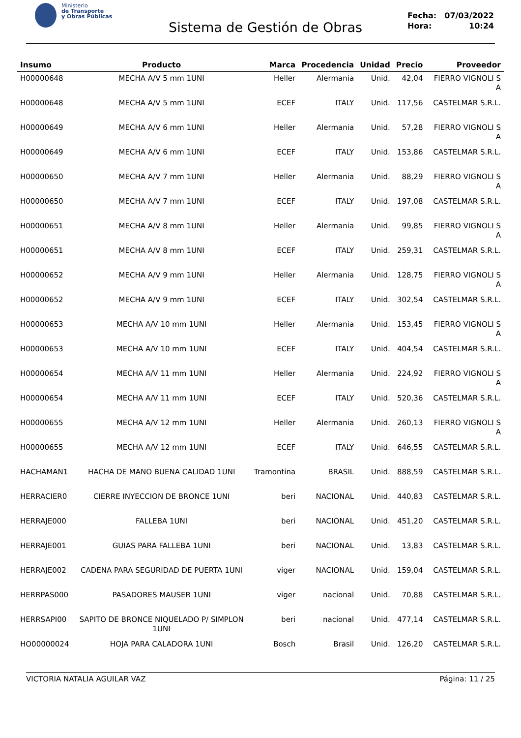Ministerio
de Transporte
y Obras Públicas
Sistema de Gestión de Obras
| Fecha: | 07/03/2022 |
| Hora: | 10:24 |
| Insumo | Producto | Marca | Procedencia | Unidad | Precio | Proveedor |
| --- | --- | --- | --- | --- | --- | --- |
| H00000648 | MECHA A/V 5 mm 1UNI | Heller | Alermania | Unid. | 42,04 | FIERRO VIGNOLI S A |
| H00000648 | MECHA A/V 5 mm 1UNI | ECEF | ITALY | Unid. | 117,56 | CASTELMAR S.R.L. |
| H00000649 | MECHA A/V 6 mm 1UNI | Heller | Alermania | Unid. | 57,28 | FIERRO VIGNOLI S A |
| H00000649 | MECHA A/V 6 mm 1UNI | ECEF | ITALY | Unid. | 153,86 | CASTELMAR S.R.L. |
| H00000650 | MECHA A/V 7 mm 1UNI | Heller | Alermania | Unid. | 88,29 | FIERRO VIGNOLI S A |
| H00000650 | MECHA A/V 7 mm 1UNI | ECEF | ITALY | Unid. | 197,08 | CASTELMAR S.R.L. |
| H00000651 | MECHA A/V 8 mm 1UNI | Heller | Alermania | Unid. | 99,85 | FIERRO VIGNOLI S A |
| H00000651 | MECHA A/V 8 mm 1UNI | ECEF | ITALY | Unid. | 259,31 | CASTELMAR S.R.L. |
| H00000652 | MECHA A/V 9 mm 1UNI | Heller | Alermania | Unid. | 128,75 | FIERRO VIGNOLI S A |
| H00000652 | MECHA A/V 9 mm 1UNI | ECEF | ITALY | Unid. | 302,54 | CASTELMAR S.R.L. |
| H00000653 | MECHA A/V 10 mm 1UNI | Heller | Alermania | Unid. | 153,45 | FIERRO VIGNOLI S A |
| H00000653 | MECHA A/V 10 mm 1UNI | ECEF | ITALY | Unid. | 404,54 | CASTELMAR S.R.L. |
| H00000654 | MECHA A/V 11 mm 1UNI | Heller | Alermania | Unid. | 224,92 | FIERRO VIGNOLI S A |
| H00000654 | MECHA A/V 11 mm 1UNI | ECEF | ITALY | Unid. | 520,36 | CASTELMAR S.R.L. |
| H00000655 | MECHA A/V 12 mm 1UNI | Heller | Alermania | Unid. | 260,13 | FIERRO VIGNOLI S A |
| H00000655 | MECHA A/V 12 mm 1UNI | ECEF | ITALY | Unid. | 646,55 | CASTELMAR S.R.L. |
| HACHAMAN1 | HACHA DE MANO BUENA CALIDAD 1UNI | Tramontina | BRASIL | Unid. | 888,59 | CASTELMAR S.R.L. |
| HERRACIER0 | CIERRE INYECCION DE BRONCE 1UNI | beri | NACIONAL | Unid. | 440,83 | CASTELMAR S.R.L. |
| HERRAJE000 | FALLEBA 1UNI | beri | NACIONAL | Unid. | 451,20 | CASTELMAR S.R.L. |
| HERRAJE001 | GUIAS PARA FALLEBA 1UNI | beri | NACIONAL | Unid. | 13,83 | CASTELMAR S.R.L. |
| HERRAJE002 | CADENA PARA SEGURIDAD DE PUERTA 1UNI | viger | NACIONAL | Unid. | 159,04 | CASTELMAR S.R.L. |
| HERRPAS000 | PASADORES MAUSER 1UNI | viger | nacional | Unid. | 70,88 | CASTELMAR S.R.L. |
| HERRSAPI00 | SAPITO DE BRONCE NIQUELADO P/ SIMPLON 1UNI | beri | nacional | Unid. | 477,14 | CASTELMAR S.R.L. |
| HO00000024 | HOJA PARA CALADORA 1UNI | Bosch | Brasil | Unid. | 126,20 | CASTELMAR S.R.L. |
VICTORIA NATALIA AGUILAR VAZ Página: 11 / 25